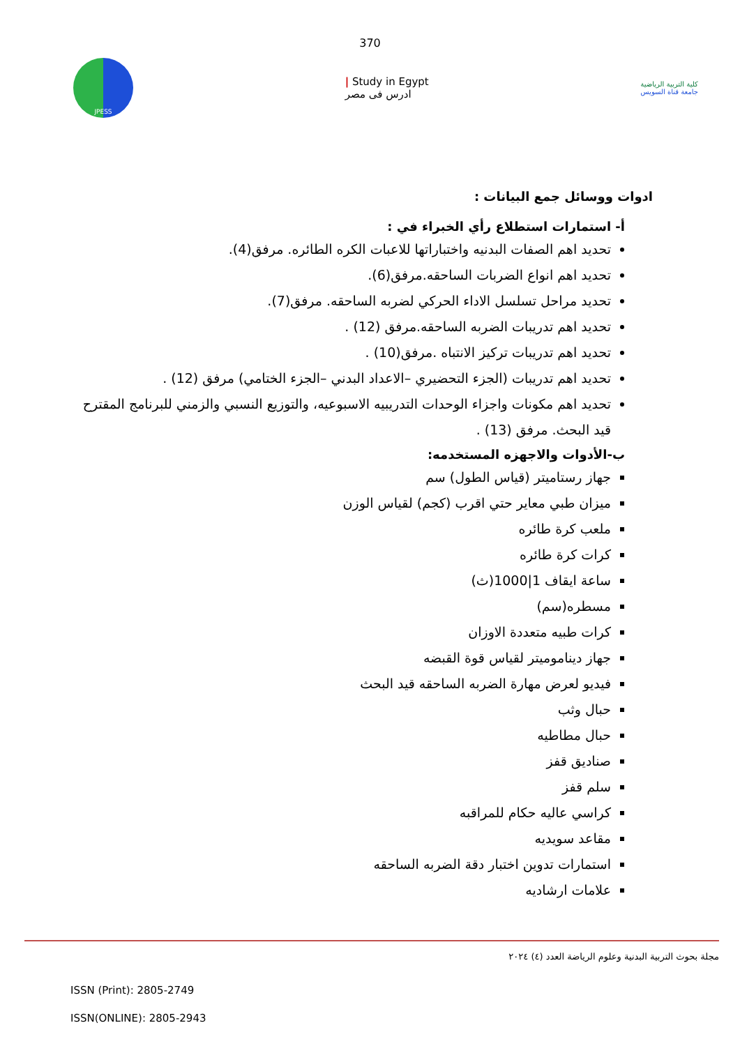370
JPESS
| Study in Egypt
ادرس فى مصر
كلية التربية الرياضية
جامعة قناة السويس
ادوات ووسائل جمع البيانات :
أ- استمارات استطلاع رأي الخبراء في :
تحديد اهم الصفات البدنيه واختباراتها للاعبات الكره الطائره. مرفق(4).
تحديد اهم انواع الضربات الساحقه.مرفق(6).
تحديد مراحل تسلسل الاداء الحركي لضربه الساحقه. مرفق(7).
تحديد اهم تدريبات الضربه الساحقه.مرفق (12) .
تحديد اهم تدريبات تركيز الانتباه .مرفق(10) .
تحديد اهم تدريبات (الجزء التحضيري –الاعداد البدني –الجزء الختامي) مرفق (12) .
تحديد اهم مكونات واجزاء الوحدات التدريبيه الاسبوعيه، والتوزيع النسبي والزمني للبرنامج المقترح قيد البحث. مرفق (13) .
ب-الأدوات والاجهزه المستخدمه:
جهاز رستاميتر (قياس الطول) سم
ميزان طبي معاير حتي اقرب (كجم) لقياس الوزن
ملعب كرة طائره
كرات كرة طائره
ساعة ايقاف 1|1000(ث)
مسطره(سم)
كرات طبيه متعددة الاوزان
جهاز ديناموميتر لقياس قوة القبضه
فيديو لعرض مهارة الضربه الساحقه قيد البحث
حبال وثب
حبال مطاطيه
صناديق قفز
سلم قفز
كراسي عاليه حكام للمراقبه
مقاعد سويديه
استمارات تدوين اختبار دقة الضربه الساحقه
علامات ارشاديه
مجلة بحوث التربية البدنية وعلوم الرياضة العدد (٤) ٢٠٢٤
ISSN (Print): 2805-2749
ISSN(ONLINE): 2805-2943